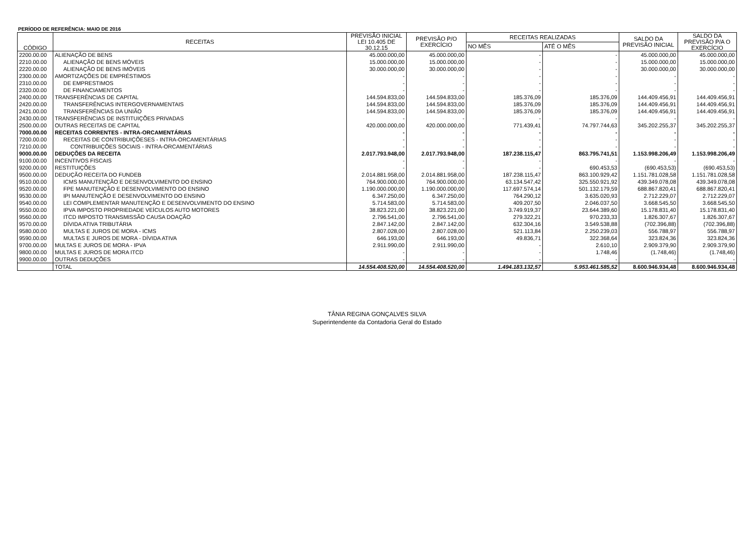PERÍODO DE REFERÊNCIA: MAIO DE 2016
| CÓDIGO | RECEITAS | PREVISÃO INICIAL LEI 10.405 DE 30.12.15 | PREVISÃO P/O EXERCÍCIO | RECEITAS REALIZADAS | | SALDO DA PREVISÃO INICIAL | SALDO DA PREVISÃO P/A O EXERCÍCIO |
| --- | --- | --- | --- | --- | --- | --- | --- |
| | | | | NO MÊS | ATÉ O MÊS | | |
| 2200.00.00 | ALIENAÇÃO DE BENS | 45.000.000,00 | 45.000.000,00 | - | - | 45.000.000,00 | 45.000.000,00 |
| 2210.00.00 | ALIENAÇÃO DE BENS MÓVEIS | 15.000.000,00 | 15.000.000,00 | - | - | 15.000.000,00 | 15.000.000,00 |
| 2220.00.00 | ALIENAÇÃO DE BENS IMÓVEIS | 30.000.000,00 | 30.000.000,00 | - | - | 30.000.000,00 | 30.000.000,00 |
| 2300.00.00 | AMORTIZAÇÕES DE EMPRÉSTIMOS | - | - | - | - | - | - |
| 2310.00.00 | DE EMPRESTIMOS | - | - | - | - | - | - |
| 2320.00.00 | DE FINANCIAMENTOS | - | - | - | - | - | - |
| 2400.00.00 | TRANSFERÊNCIAS DE CAPITAL | 144.594.833,00 | 144.594.833,00 | 185.376,09 | 185.376,09 | 144.409.456,91 | 144.409.456,91 |
| 2420.00.00 | TRANSFERÊNCIAS INTERGOVERNAMENTAIS | 144.594.833,00 | 144.594.833,00 | 185.376,09 | 185.376,09 | 144.409.456,91 | 144.409.456,91 |
| 2421.00.00 | TRANSFERÊNCIAS DA UNIÃO | 144.594.833,00 | 144.594.833,00 | 185.376,09 | 185.376,09 | 144.409.456,91 | 144.409.456,91 |
| 2430.00.00 | TRANSFERÊNCIAS DE INSTITUIÇÕES PRIVADAS | - | - | - | - | - | - |
| 2500.00.00 | OUTRAS RECEITAS DE CAPITAL | 420.000.000,00 | 420.000.000,00 | 771.439,41 | 74.797.744,63 | 345.202.255,37 | 345.202.255,37 |
| 7000.00.00 | RECEITAS CORRENTES - INTRA-ORCAMENTÁRIAS | - | - | - | - | - | - |
| 7200.00.00 | RECEITAS DE CONTRIBUIÇÕESES - INTRA-ORCAMENTÁRIAS | - | - | - | - | - | - |
| 7210.00.00 | CONTRIBUIÇÕES SOCIAIS - INTRA-ORCAMENTÁRIAS | - | - | - | - | - | - |
| 9000.00.00 | DEDUÇÕES DA RECEITA | 2.017.793.948,00 | 2.017.793.948,00 | 187.238.115,47 | 863.795.741,51 | 1.153.998.206,49 | 1.153.998.206,49 |
| 9100.00.00 | INCENTIVOS FISCAIS | - | - | - | - | - | - |
| 9200.00.00 | RESTITUIÇÕES | - | - | - | 690.453,53 | (690.453,53) | (690.453,53) |
| 9500.00.00 | DEDUÇÃO RECEITA DO FUNDEB | 2.014.881.958,00 | 2.014.881.958,00 | 187.238.115,47 | 863.100.929,42 | 1.151.781.028,58 | 1.151.781.028,58 |
| 9510.00.00 | ICMS MANUTENÇÃO E DESENVOLVIMENTO DO ENSINO | 764.900.000,00 | 764.900.000,00 | 63.134.547,42 | 325.550.921,92 | 439.349.078,08 | 439.349.078,08 |
| 9520.00.00 | FPE MANUTENÇÃO E DESENVOLVIMENTO DO ENSINO | 1.190.000.000,00 | 1.190.000.000,00 | 117.697.574,14 | 501.132.179,59 | 688.867.820,41 | 688.867.820,41 |
| 9530.00.00 | IPI MANUTENÇÃO E DESENVOLVIMENTO DO ENSINO | 6.347.250,00 | 6.347.250,00 | 764.290,12 | 3.635.020,93 | 2.712.229,07 | 2.712.229,07 |
| 9540.00.00 | LEI COMPLEMENTAR MANUTENÇÃO E DESENVOLVIMENTO DO ENSINO | 5.714.583,00 | 5.714.583,00 | 409.207,50 | 2.046.037,50 | 3.668.545,50 | 3.668.545,50 |
| 9550.00.00 | IPVA IMPOSTO PROPRIEDADE VEÍCULOS AUTO MOTORES | 38.823.221,00 | 38.823.221,00 | 3.749.919,37 | 23.644.389,60 | 15.178.831,40 | 15.178.831,40 |
| 9560.00.00 | ITCD IMPOSTO TRANSMISSÃO CAUSA DOAÇÃO | 2.796.541,00 | 2.796.541,00 | 279.322,21 | 970.233,33 | 1.826.307,67 | 1.826.307,67 |
| 9570.00.00 | DÍVIDA ATIVA TRIBUTÁRIA | 2.847.142,00 | 2.847.142,00 | 632.304,16 | 3.549.538,88 | (702.396,88) | (702.396,88) |
| 9580.00.00 | MULTAS E JUROS DE MORA - ICMS | 2.807.028,00 | 2.807.028,00 | 521.113,84 | 2.250.239,03 | 556.788,97 | 556.788,97 |
| 9590.00.00 | MULTAS E JUROS DE MORA - DÍVIDA ATIVA | 646.193,00 | 646.193,00 | 49.836,71 | 322.368,64 | 323.824,36 | 323.824,36 |
| 9700.00.00 | MULTAS E JUROS DE MORA - IPVA | 2.911.990,00 | 2.911.990,00 | - | 2.610,10 | 2.909.379,90 | 2.909.379,90 |
| 9800.00.00 | MULTAS E JUROS DE MORA ITCD | - | - | - | 1.748,46 | (1.748,46) | (1.748,46) |
| 9900.00.00 | OUTRAS DEDUÇÕES | - | - | - | - | - | - |
| | TOTAL | 14.554.408.520,00 | 14.554.408.520,00 | 1.494.183.132,57 | 5.953.461.585,52 | 8.600.946.934,48 | 8.600.946.934,48 |
TÂNIA REGINA GONÇALVES SILVA
Superintendente da Contadoria Geral do Estado